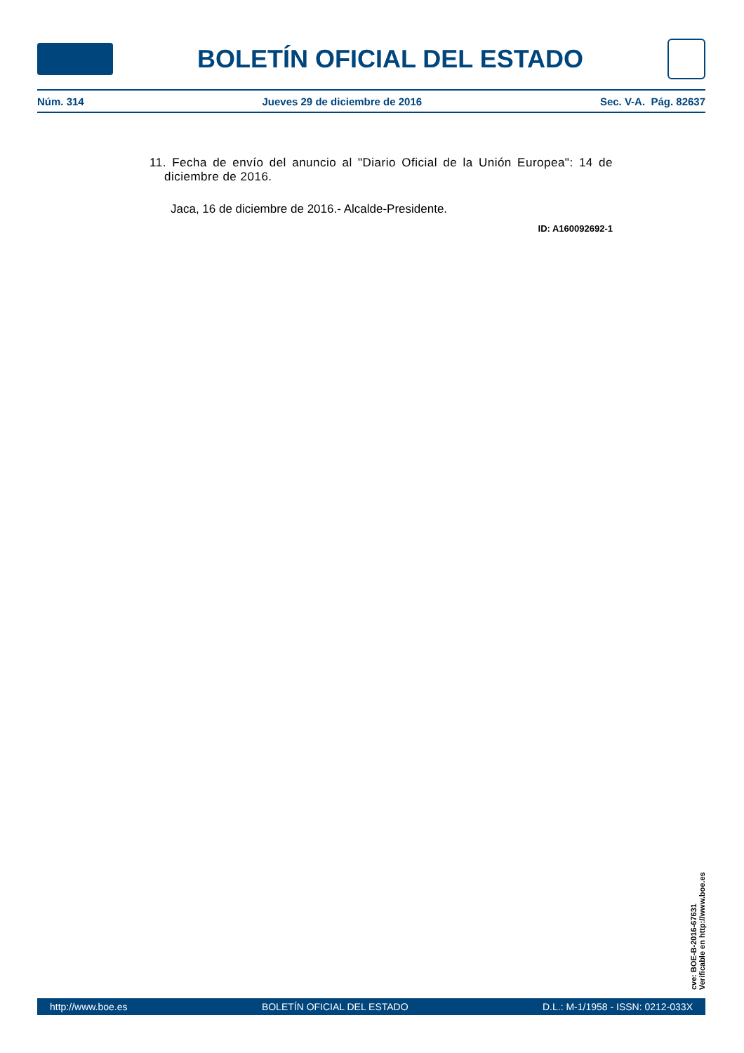BOLETÍN OFICIAL DEL ESTADO
Núm. 314 Jueves 29 de diciembre de 2016 Sec. V-A. Pág. 82637
11. Fecha de envío del anuncio al "Diario Oficial de la Unión Europea": 14 de diciembre de 2016.
Jaca, 16 de diciembre de 2016.- Alcalde-Presidente.
ID: A160092692-1
cve: BOE-B-2016-67631
Verificable en http://www.boe.es
http://www.boe.es BOLETÍN OFICIAL DEL ESTADO D.L.: M-1/1958 - ISSN: 0212-033X